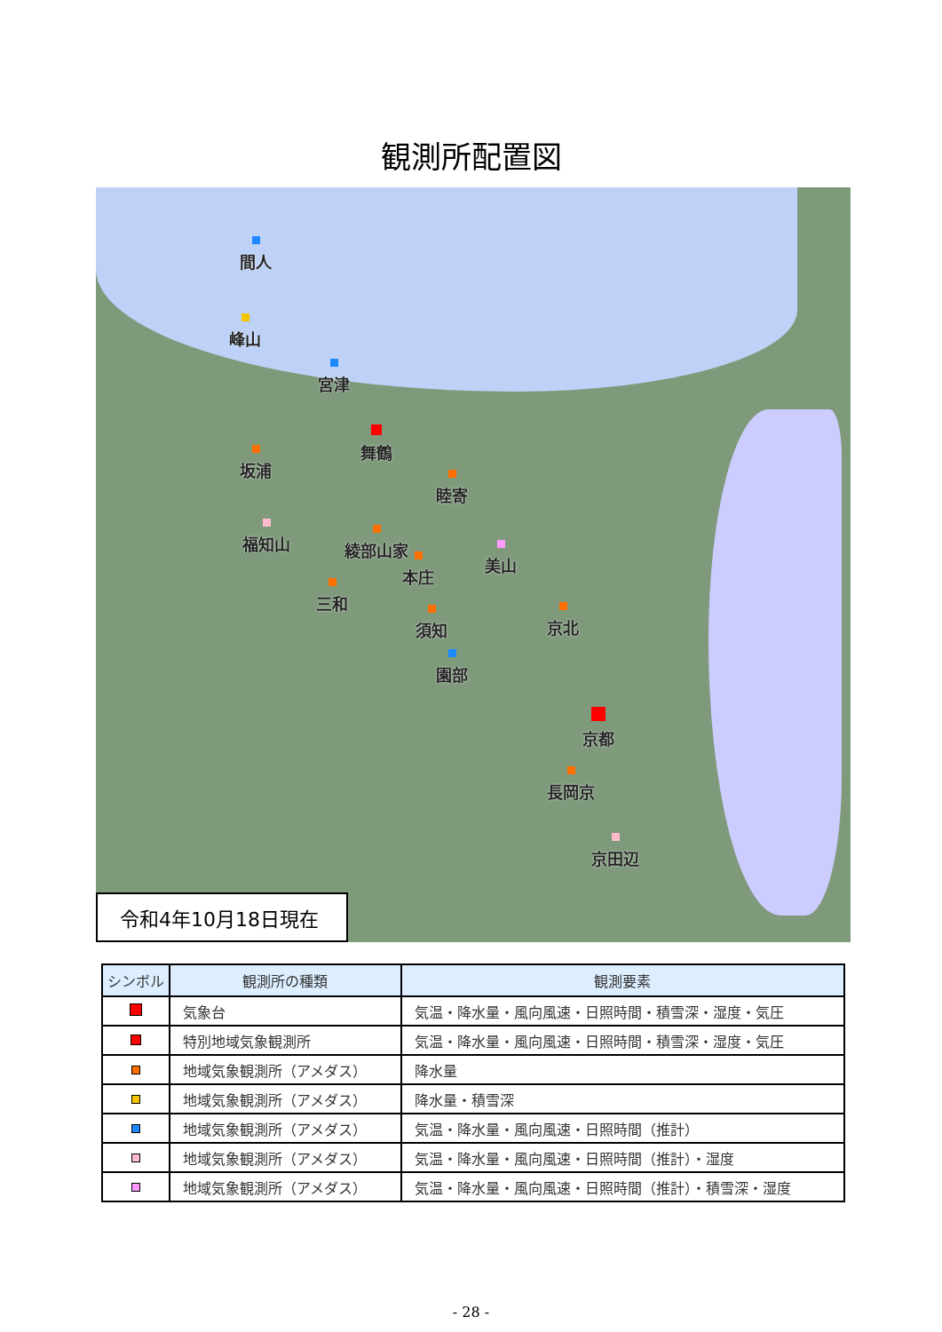観測所配置図
間人
峰山
宮津
舞鶴
坂浦
睦寄
福知山 綾部山家
美山
本庄
三和
須知 京北
園部
京都
長岡京
京田辺
令和4年10月18日現在
| シンボル | 観測所の種類 | 観測要素 |
| --- | --- | --- |
| | 気象台 | 気温・降水量・風向風速・日照時間・積雪深・湿度・気圧 |
| | 特別地域気象観測所 | 気温・降水量・風向風速・日照時間・積雪深・湿度・気圧 |
| | 地域気象観測所（アメダス） | 降水量 |
| | 地域気象観測所（アメダス） | 降水量・積雪深 |
| | 地域気象観測所（アメダス） | 気温・降水量・風向風速・日照時間（推計） |
| | 地域気象観測所（アメダス） | 気温・降水量・風向風速・日照時間（推計）・湿度 |
| | 地域気象観測所（アメダス） | 気温・降水量・風向風速・日照時間（推計）・積雪深・湿度 |
- 28 -